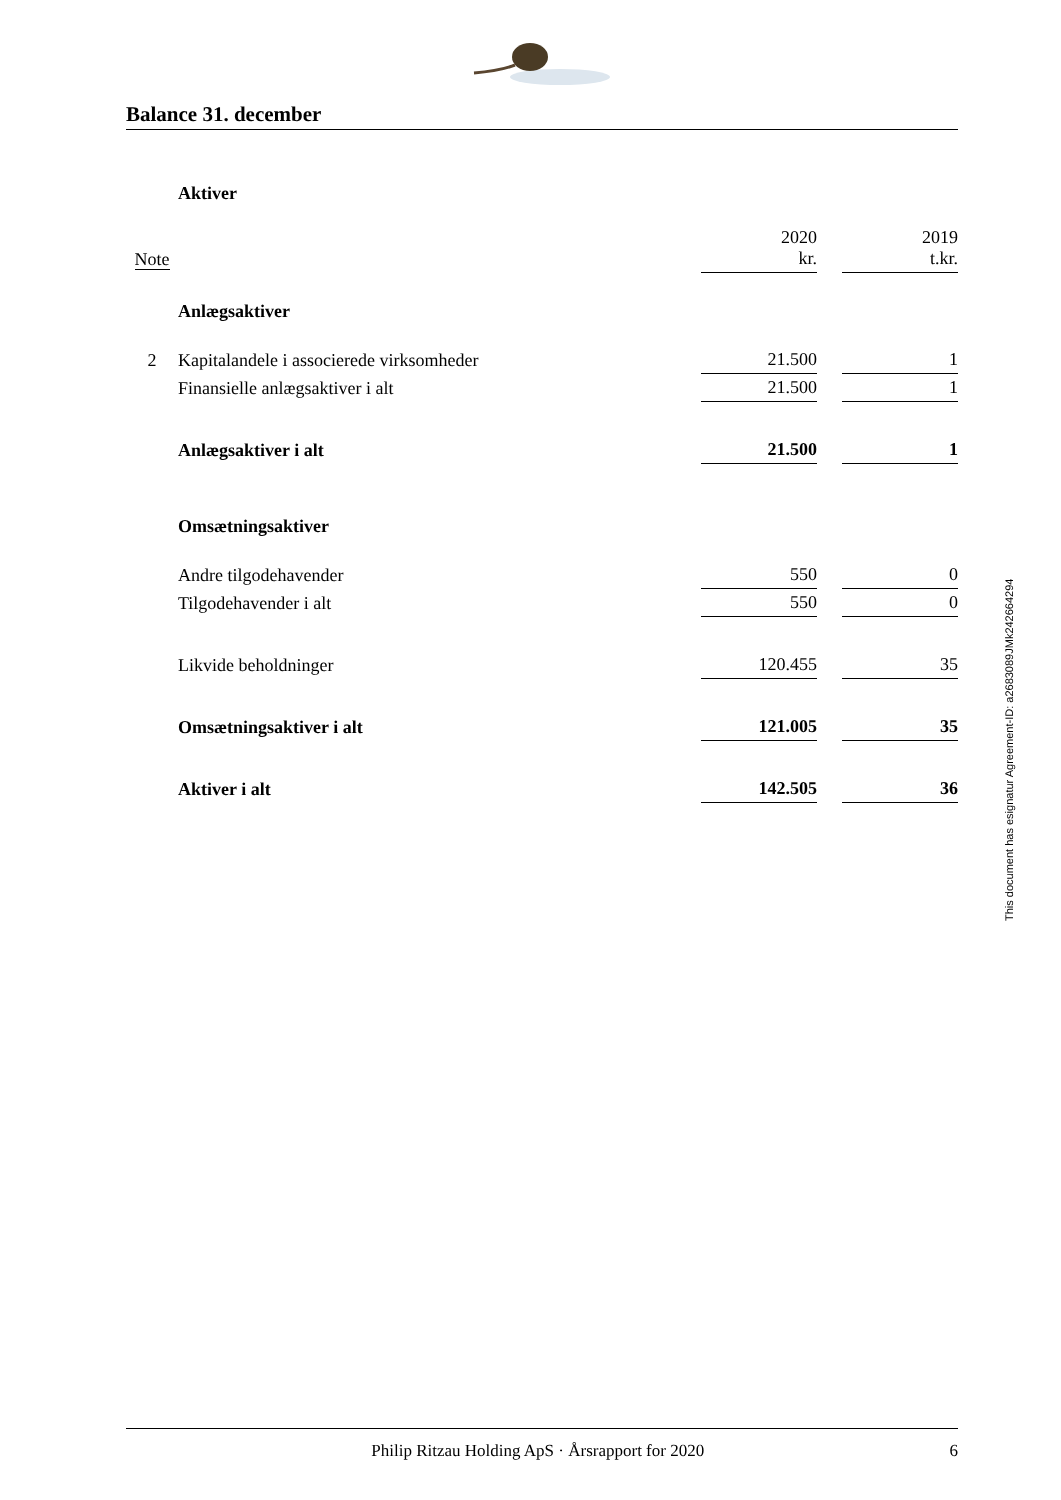Balance 31. december
| | Aktiver | | | |
| Note | | 2020 kr. | | 2019 t.kr. |
| | Anlægsaktiver | | | |
| 2 | Kapitalandele i associerede virksomheder | 21.500 | | 1 |
| | Finansielle anlægsaktiver i alt | 21.500 | | 1 |
| | Anlægsaktiver i alt | 21.500 | | 1 |
| | Omsætningsaktiver | | | |
| | Andre tilgodehavender | 550 | | 0 |
| | Tilgodehavender i alt | 550 | | 0 |
| | Likvide beholdninger | 120.455 | | 35 |
| | Omsætningsaktiver i alt | 121.005 | | 35 |
| | Aktiver i alt | 142.505 | | 36 |
This document has esignatur Agreement-ID: a2683089JMk242664294
Philip Ritzau Holding ApS · Årsrapport for 2020 6